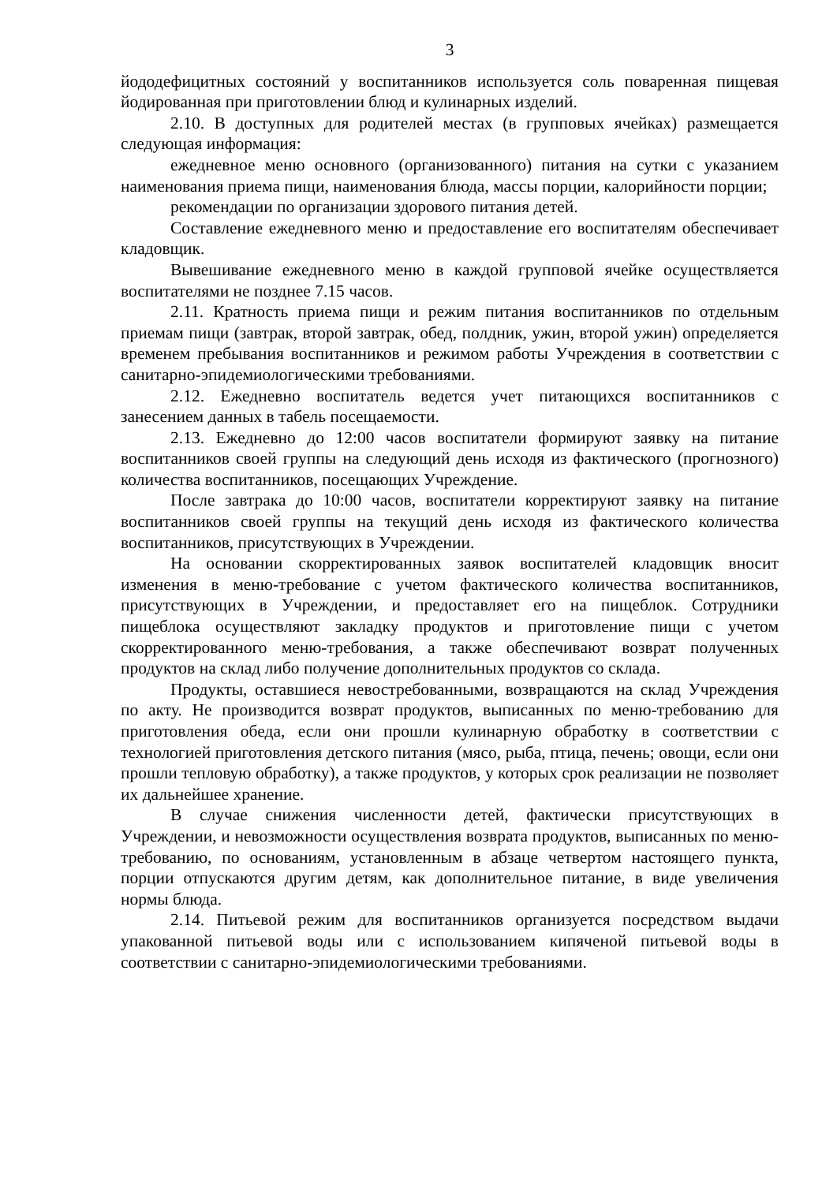3
йододефицитных состояний у воспитанников используется соль поваренная пищевая йодированная при приготовлении блюд и кулинарных изделий.
2.10. В доступных для родителей местах (в групповых ячейках) размещается следующая информация:
ежедневное меню основного (организованного) питания на сутки с указанием наименования приема пищи, наименования блюда, массы порции, калорийности порции;
рекомендации по организации здорового питания детей.
Составление ежедневного меню и предоставление его воспитателям обеспечивает кладовщик.
Вывешивание ежедневного меню в каждой групповой ячейке осуществляется воспитателями не позднее 7.15 часов.
2.11. Кратность приема пищи и режим питания воспитанников по отдельным приемам пищи (завтрак, второй завтрак, обед, полдник, ужин, второй ужин) определяется временем пребывания воспитанников и режимом работы Учреждения в соответствии с санитарно-эпидемиологическими требованиями.
2.12. Ежедневно воспитатель ведется учет питающихся воспитанников с занесением данных в табель посещаемости.
2.13. Ежедневно до 12:00 часов воспитатели формируют заявку на питание воспитанников своей группы на следующий день исходя из фактического (прогнозного) количества воспитанников, посещающих Учреждение.
После завтрака до 10:00 часов, воспитатели корректируют заявку на питание воспитанников своей группы на текущий день исходя из фактического количества воспитанников, присутствующих в Учреждении.
На основании скорректированных заявок воспитателей кладовщик вносит изменения в меню-требование с учетом фактического количества воспитанников, присутствующих в Учреждении, и предоставляет его на пищеблок. Сотрудники пищеблока осуществляют закладку продуктов и приготовление пищи с учетом скорректированного меню-требования, а также обеспечивают возврат полученных продуктов на склад либо получение дополнительных продуктов со склада.
Продукты, оставшиеся невостребованными, возвращаются на склад Учреждения по акту. Не производится возврат продуктов, выписанных по меню-требованию для приготовления обеда, если они прошли кулинарную обработку в соответствии с технологией приготовления детского питания (мясо, рыба, птица, печень; овощи, если они прошли тепловую обработку), а также продуктов, у которых срок реализации не позволяет их дальнейшее хранение.
В случае снижения численности детей, фактически присутствующих в Учреждении, и невозможности осуществления возврата продуктов, выписанных по меню-требованию, по основаниям, установленным в абзаце четвертом настоящего пункта, порции отпускаются другим детям, как дополнительное питание, в виде увеличения нормы блюда.
2.14. Питьевой режим для воспитанников организуется посредством выдачи упакованной питьевой воды или с использованием кипяченой питьевой воды в соответствии с санитарно-эпидемиологическими требованиями.